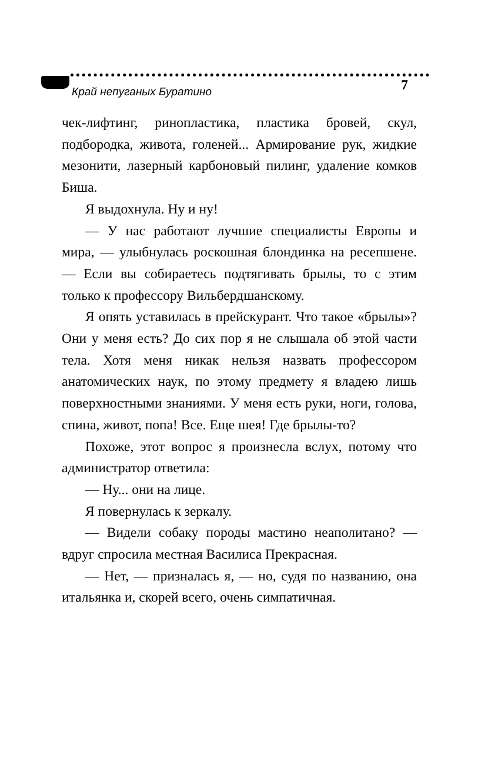Край непуганых Буратино 7
чек-лифтинг, ринопластика, пластика бровей, скул, подбородка, живота, голеней... Армирование рук, жидкие мезонити, лазерный карбоновый пилинг, удаление комков Биша.
Я выдохнула. Ну и ну!
— У нас работают лучшие специалисты Европы и мира, — улыбнулась роскошная блондинка на ресепшене. — Если вы собираетесь подтягивать брылы, то с этим только к профессору Вильбердшанскому.
Я опять уставилась в прейскурант. Что такое «брылы»? Они у меня есть? До сих пор я не слышала об этой части тела. Хотя меня никак нельзя назвать профессором анатомических наук, по этому предмету я владею лишь поверхностными знаниями. У меня есть руки, ноги, голова, спина, живот, попа! Все. Еще шея! Где брылы-то?
Похоже, этот вопрос я произнесла вслух, потому что администратор ответила:
— Ну... они на лице.
Я повернулась к зеркалу.
— Видели собаку породы мастино неаполитано? — вдруг спросила местная Василиса Прекрасная.
— Нет, — призналась я, — но, судя по названию, она итальянка и, скорей всего, очень симпатичная.